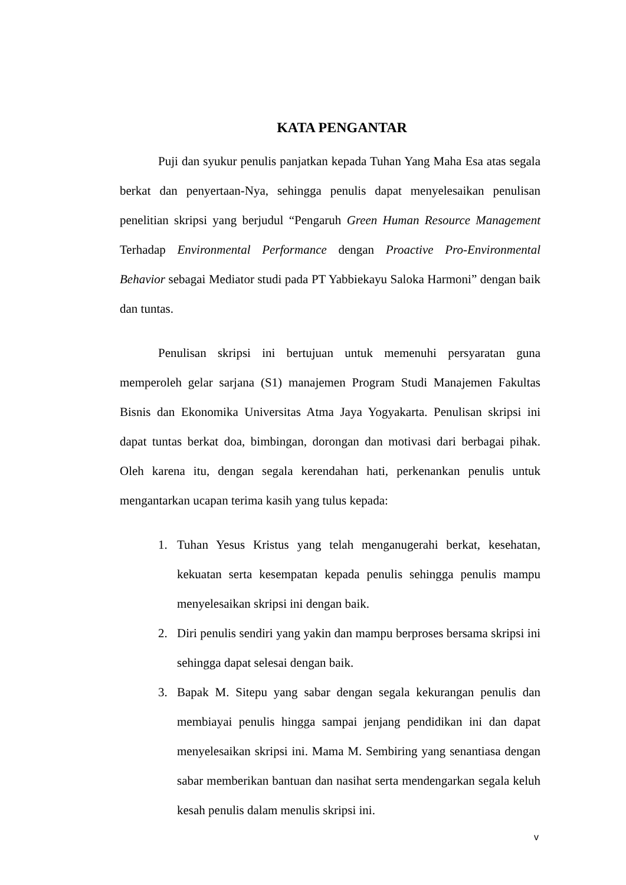KATA PENGANTAR
Puji dan syukur penulis panjatkan kepada Tuhan Yang Maha Esa atas segala berkat dan penyertaan-Nya, sehingga penulis dapat menyelesaikan penulisan penelitian skripsi yang berjudul “Pengaruh Green Human Resource Management Terhadap Environmental Performance dengan Proactive Pro-Environmental Behavior sebagai Mediator studi pada PT Yabbiekayu Saloka Harmoni” dengan baik dan tuntas.
Penulisan skripsi ini bertujuan untuk memenuhi persyaratan guna memperoleh gelar sarjana (S1) manajemen Program Studi Manajemen Fakultas Bisnis dan Ekonomika Universitas Atma Jaya Yogyakarta. Penulisan skripsi ini dapat tuntas berkat doa, bimbingan, dorongan dan motivasi dari berbagai pihak. Oleh karena itu, dengan segala kerendahan hati, perkenankan penulis untuk mengantarkan ucapan terima kasih yang tulus kepada:
1. Tuhan Yesus Kristus yang telah menganugerahi berkat, kesehatan, kekuatan serta kesempatan kepada penulis sehingga penulis mampu menyelesaikan skripsi ini dengan baik.
2. Diri penulis sendiri yang yakin dan mampu berproses bersama skripsi ini sehingga dapat selesai dengan baik.
3. Bapak M. Sitepu yang sabar dengan segala kekurangan penulis dan membiayai penulis hingga sampai jenjang pendidikan ini dan dapat menyelesaikan skripsi ini. Mama M. Sembiring yang senantiasa dengan sabar memberikan bantuan dan nasihat serta mendengarkan segala keluh kesah penulis dalam menulis skripsi ini.
v